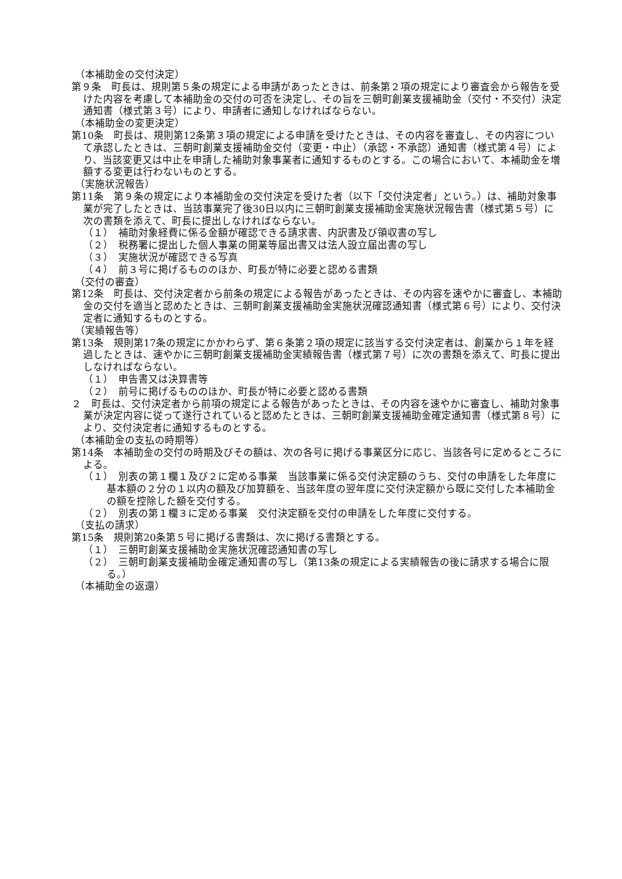（本補助金の交付決定）
第９条　町長は、規則第５条の規定による申請があったときは、前条第２項の規定により審査会から報告を受けた内容を考慮して本補助金の交付の可否を決定し、その旨を三朝町創業支援補助金（交付・不交付）決定通知書（様式第３号）により、申請者に通知しなければならない。
（本補助金の変更決定）
第10条　町長は、規則第12条第３項の規定による申請を受けたときは、その内容を審査し、その内容について承認したときは、三朝町創業支援補助金交付（変更・中止）（承認・不承認）通知書（様式第４号）により、当該変更又は中止を申請した補助対象事業者に通知するものとする。この場合において、本補助金を増額する変更は行わないものとする。
（実施状況報告）
第11条　第９条の規定により本補助金の交付決定を受けた者（以下「交付決定者」という。）は、補助対象事業が完了したときは、当該事業完了後30日以内に三朝町創業支援補助金実施状況報告書（様式第５号）に次の書類を添えて、町長に提出しなければならない。
（１）　補助対象経費に係る金額が確認できる請求書、内訳書及び領収書の写し
（２）　税務署に提出した個人事業の開業等届出書又は法人設立届出書の写し
（３）　実施状況が確認できる写真
（４）　前３号に掲げるもののほか、町長が特に必要と認める書類
（交付の審査）
第12条　町長は、交付決定者から前条の規定による報告があったときは、その内容を速やかに審査し、本補助金の交付を適当と認めたときは、三朝町創業支援補助金実施状況確認通知書（様式第６号）により、交付決定者に通知するものとする。
（実績報告等）
第13条　規則第17条の規定にかかわらず、第６条第２項の規定に該当する交付決定者は、創業から１年を経過したときは、速やかに三朝町創業支援補助金実績報告書（様式第７号）に次の書類を添えて、町長に提出しなければならない。
（１）　申告書又は決算書等
（２）　前号に掲げるもののほか、町長が特に必要と認める書類
２　町長は、交付決定者から前項の規定による報告があったときは、その内容を速やかに審査し、補助対象事業が決定内容に従って遂行されていると認めたときは、三朝町創業支援補助金確定通知書（様式第８号）により、交付決定者に通知するものとする。
（本補助金の支払の時期等）
第14条　本補助金の交付の時期及びその額は、次の各号に掲げる事業区分に応じ、当該各号に定めるところによる。
（１）　別表の第１欄１及び２に定める事業　当該事業に係る交付決定額のうち、交付の申請をした年度に基本額の２分の１以内の額及び加算額を、当該年度の翌年度に交付決定額から既に交付した本補助金の額を控除した額を交付する。
（２）　別表の第１欄３に定める事業　交付決定額を交付の申請をした年度に交付する。
（支払の請求）
第15条　規則第20条第５号に掲げる書類は、次に掲げる書類とする。
（１）　三朝町創業支援補助金実施状況確認通知書の写し
（２）　三朝町創業支援補助金確定通知書の写し（第13条の規定による実績報告の後に請求する場合に限る。）
（本補助金の返還）